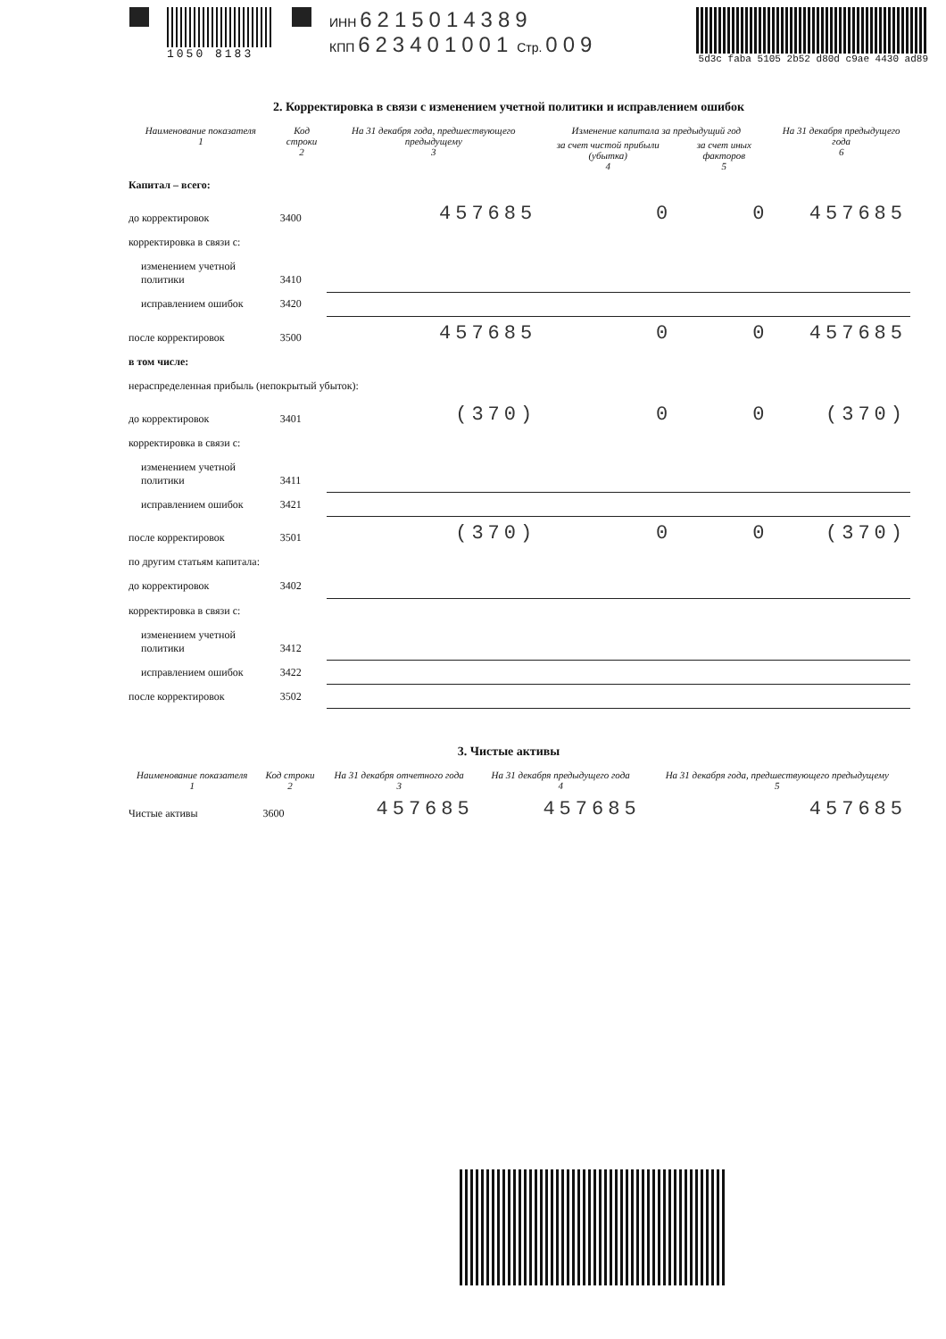1050 8183 ИНН 6215014389
КПП 623401001 Стр. 009
5d3c faba 5105 2b52 d80d c9ae 4430 ad89
2. Корректировка в связи с изменением учетной политики и исправлением ошибок
| Наименование показателя 1 | Код строки 2 | На 31 декабря года, предшествующего предыдущему 3 | Изменение капитала за предыдущий год | | На 31 декабря предыдущего года 6 |
| --- | --- | --- | --- | --- | --- |
| | | | за счет чистой прибыли (убытка) 4 | за счет иных факторов 5 | |
| Капитал – всего: | | | | | |
| до корректировок | 3400 | 457685 | 0 | 0 | 457685 |
| корректировка в связи с: | | | | | |
| изменением учетной политики | 3410 | | | | |
| исправлением ошибок | 3420 | | | | |
| после корректировок | 3500 | 457685 | 0 | 0 | 457685 |
| в том числе: | | | | | |
| нераспределенная прибыль (непокрытый убыток): | | | | | |
| до корректировок | 3401 | (370) | 0 | 0 | (370) |
| корректировка в связи с: | | | | | |
| изменением учетной политики | 3411 | | | | |
| исправлением ошибок | 3421 | | | | |
| после корректировок | 3501 | (370) | 0 | 0 | (370) |
| по другим статьям капитала: | | | | | |
| до корректировок | 3402 | | | | |
| корректировка в связи с: | | | | | |
| изменением учетной политики | 3412 | | | | |
| исправлением ошибок | 3422 | | | | |
| после корректировок | 3502 | | | | |
3. Чистые активы
| Наименование показателя 1 | Код строки 2 | На 31 декабря отчетного года 3 | На 31 декабря предыдущего года 4 | На 31 декабря года, предшествующего предыдущему 5 |
| --- | --- | --- | --- | --- |
| Чистые активы | 3600 | 457685 | 457685 | 457685 |